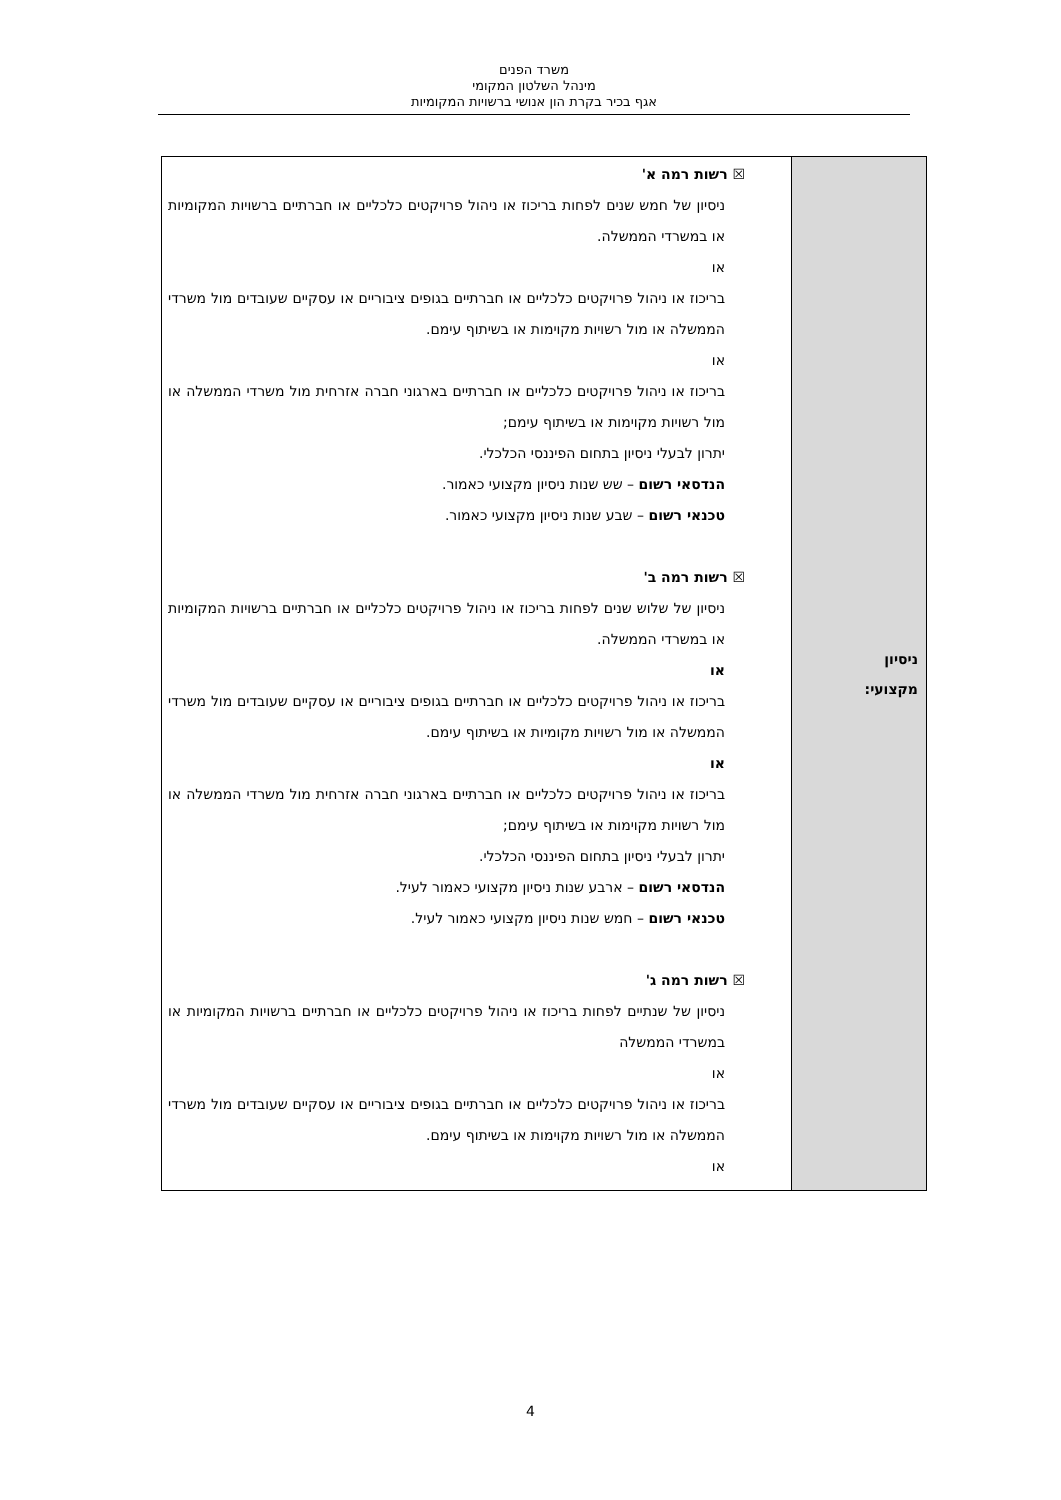משרד הפנים
מינהל השלטון המקומי
אגף בכיר בקרת הון אנושי ברשויות המקומיות
| ניסיון מקצועי: | ☒ רשות רמה א' ניסיון של חמש שנים לפחות בריכוז או ניהול פרויקטים כלכליים או חברתיים ברשויות המקומיות או במשרדי הממשלה. או בריכוז או ניהול פרויקטים כלכליים או חברתיים בגופים ציבוריים או עסקיים שעובדים מול משרדי הממשלה או מול רשויות מקוימות או בשיתוף עימם. או בריכוז או ניהול פרויקטים כלכליים או חברתיים בארגוני חברה אזרחית מול משרדי הממשלה או מול רשויות מקוימות או בשיתוף עימם; יתרון לבעלי ניסיון בתחום הפיננסי הכלכלי. הנדסאי רשום – שש שנות ניסיון מקצועי כאמור. טכנאי רשום – שבע שנות ניסיון מקצועי כאמור. ☒ רשות רמה ב' ניסיון של שלוש שנים לפחות בריכוז או ניהול פרויקטים כלכליים או חברתיים ברשויות המקומיות או במשרדי הממשלה. או בריכוז או ניהול פרויקטים כלכליים או חברתיים בגופים ציבוריים או עסקיים שעובדים מול משרדי הממשלה או מול רשויות מקומיות או בשיתוף עימם. או בריכוז או ניהול פרויקטים כלכליים או חברתיים בארגוני חברה אזרחית מול משרדי הממשלה או מול רשויות מקוימות או בשיתוף עימם; יתרון לבעלי ניסיון בתחום הפיננסי הכלכלי. הנדסאי רשום – ארבע שנות ניסיון מקצועי כאמור לעיל. טכנאי רשום – חמש שנות ניסיון מקצועי כאמור לעיל. ☒ רשות רמה ג' ניסיון של שנתיים לפחות בריכוז או ניהול פרויקטים כלכליים או חברתיים ברשויות המקומיות או במשרדי הממשלה או בריכוז או ניהול פרויקטים כלכליים או חברתיים בגופים ציבוריים או עסקיים שעובדים מול משרדי הממשלה או מול רשויות מקוימות או בשיתוף עימם. או |
4